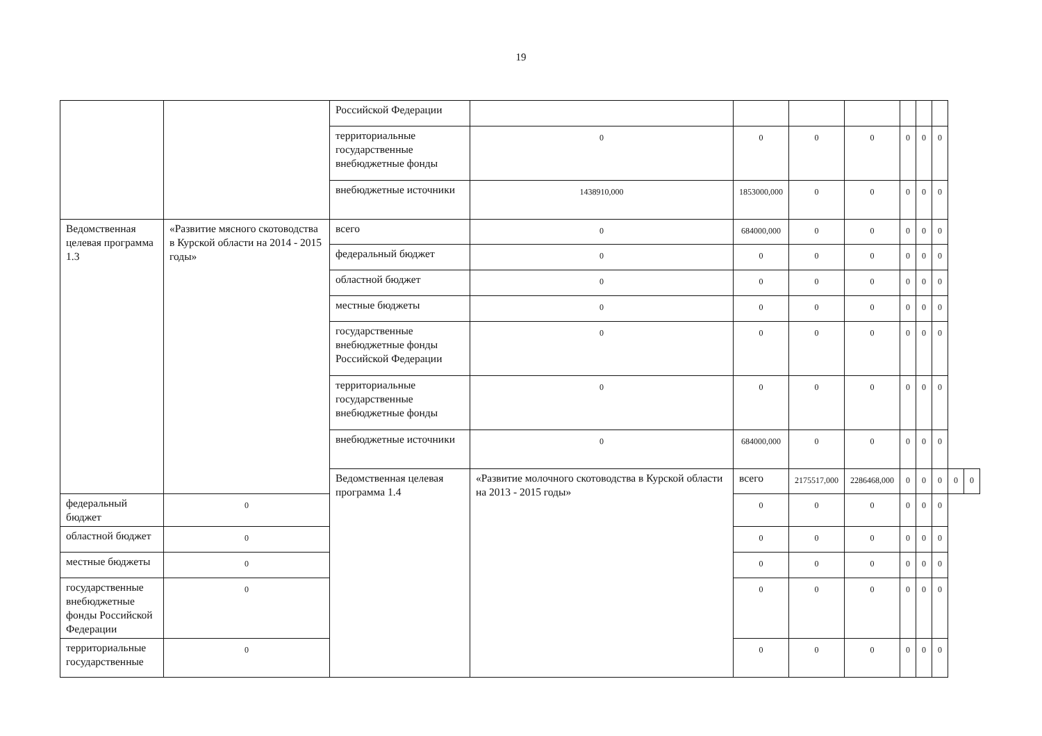19
| | | Российской Федерации | | | | | | | | | |
| | | территориальные государственные внебюджетные фонды | 0 | 0 | 0 | 0 | 0 | 0 | 0 | | |
| | | внебюджетные источники | 1438910,000 | 1853000,000 | 0 | 0 | 0 | 0 | 0 | | |
| Ведомственная целевая программа 1.3 | «Развитие мясного скотоводства в Курской области на 2014 - 2015 годы» | всего | 0 | 684000,000 | 0 | 0 | 0 | 0 | 0 | | |
| | | федеральный бюджет | 0 | 0 | 0 | 0 | 0 | 0 | 0 | | |
| | | областной бюджет | 0 | 0 | 0 | 0 | 0 | 0 | 0 | | |
| | | местные бюджеты | 0 | 0 | 0 | 0 | 0 | 0 | 0 | | |
| | | государственные внебюджетные фонды Российской Федерации | 0 | 0 | 0 | 0 | 0 | 0 | 0 | | |
| | | территориальные государственные внебюджетные фонды | 0 | 0 | 0 | 0 | 0 | 0 | 0 | | |
| | | внебюджетные источники | 0 | 684000,000 | 0 | 0 | 0 | 0 | 0 | | |
| | | Ведомственная целевая программа 1.4 | «Развитие молочного скотоводства в Курской области на 2013 - 2015 годы» | всего | 2175517,000 | 2286468,000 | 0 | 0 | 0 | 0 | 0 |
| федеральный бюджет | 0 | | | 0 | 0 | 0 | 0 | 0 | 0 | | |
| областной бюджет | 0 | | | 0 | 0 | 0 | 0 | 0 | 0 | | |
| местные бюджеты | 0 | | | 0 | 0 | 0 | 0 | 0 | 0 | | |
| государственные внебюджетные фонды Российской Федерации | 0 | | | 0 | 0 | 0 | 0 | 0 | 0 | | |
| территориальные государственные | 0 | | | 0 | 0 | 0 | 0 | 0 | 0 | | |